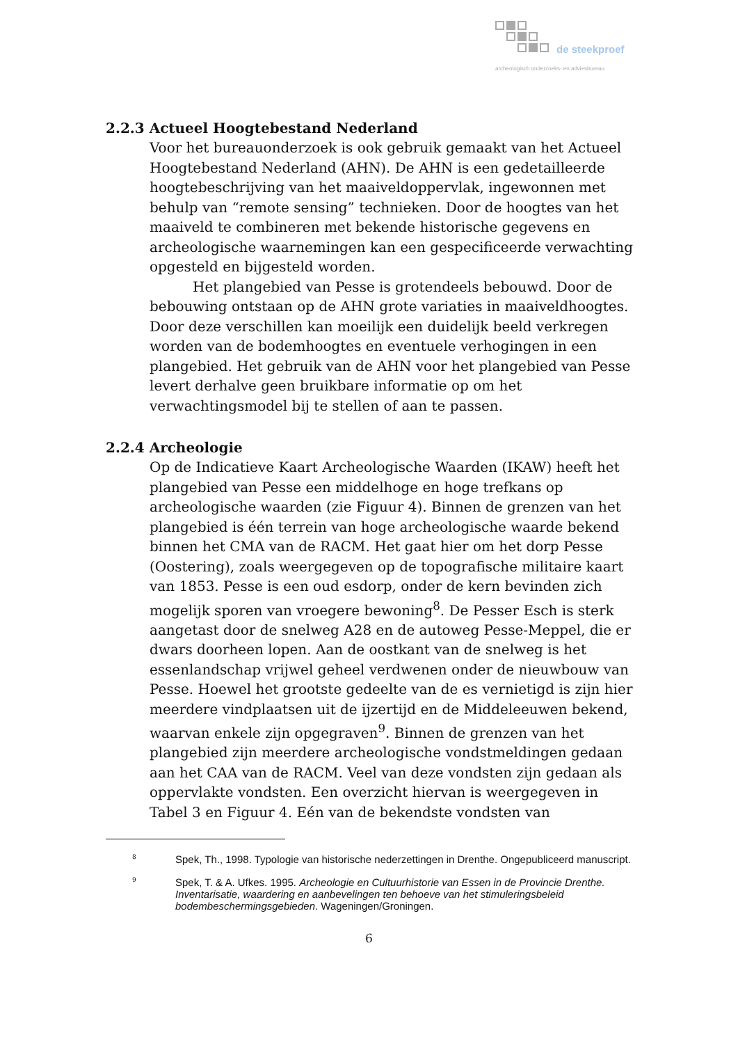de steekproef
archeologisch onderzoeks- en adviesbureau
2.2.3 Actueel Hoogtebestand Nederland
Voor het bureauonderzoek is ook gebruik gemaakt van het Actueel Hoogtebestand Nederland (AHN). De AHN is een gedetailleerde hoogtebeschrijving van het maaiveldoppervlak, ingewonnen met behulp van “remote sensing” technieken. Door de hoogtes van het maaiveld te combineren met bekende historische gegevens en archeologische waarnemingen kan een gespecificeerde verwachting opgesteld en bijgesteld worden.
Het plangebied van Pesse is grotendeels bebouwd. Door de bebouwing ontstaan op de AHN grote variaties in maaiveldhoogtes. Door deze verschillen kan moeilijk een duidelijk beeld verkregen worden van de bodemhoogtes en eventuele verhogingen in een plangebied. Het gebruik van de AHN voor het plangebied van Pesse levert derhalve geen bruikbare informatie op om het verwachtingsmodel bij te stellen of aan te passen.
2.2.4 Archeologie
Op de Indicatieve Kaart Archeologische Waarden (IKAW) heeft het plangebied van Pesse een middelhoge en hoge trefkans op archeologische waarden (zie Figuur 4). Binnen de grenzen van het plangebied is één terrein van hoge archeologische waarde bekend binnen het CMA van de RACM. Het gaat hier om het dorp Pesse (Oostering), zoals weergegeven op de topografische militaire kaart van 1853. Pesse is een oud esdorp, onder de kern bevinden zich mogelijk sporen van vroegere bewoning<sup>8</sup>. De Pesser Esch is sterk aangetast door de snelweg A28 en de autoweg Pesse-Meppel, die er dwars doorheen lopen. Aan de oostkant van de snelweg is het essenlandschap vrijwel geheel verdwenen onder de nieuwbouw van Pesse. Hoewel het grootste gedeelte van de es vernietigd is zijn hier meerdere vindplaatsen uit de ijzertijd en de Middeleeuwen bekend, waarvan enkele zijn opgegraven<sup>9</sup>. Binnen de grenzen van het plangebied zijn meerdere archeologische vondstmeldingen gedaan aan het CAA van de RACM. Veel van deze vondsten zijn gedaan als oppervlakte vondsten. Een overzicht hiervan is weergegeven in Tabel 3 en Figuur 4. Eén van de bekendste vondsten van
8
Spek, Th., 1998. Typologie van historische nederzettingen in Drenthe. Ongepubliceerd manuscript.
9
Spek, T. & A. Ufkes. 1995. Archeologie en Cultuurhistorie van Essen in de Provincie Drenthe. Inventarisatie, waardering en aanbevelingen ten behoeve van het stimuleringsbeleid bodembeschermingsgebieden. Wageningen/Groningen.
6